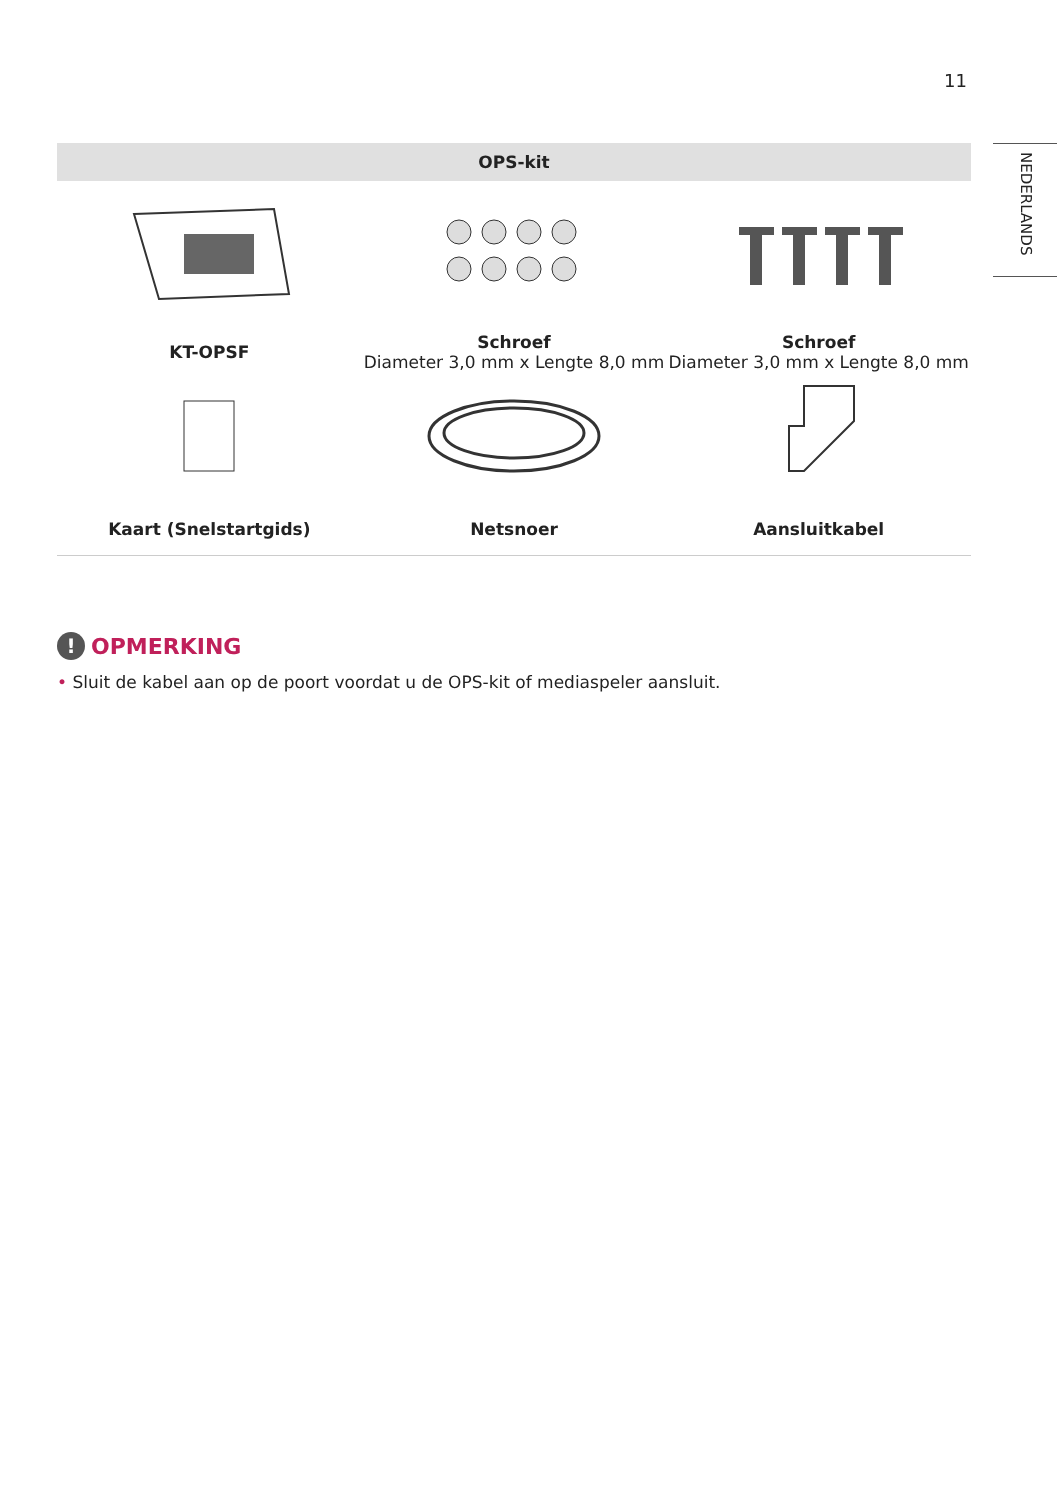11
NEDERLANDS
| OPS-kit | | |
| --- | --- | --- |
| KT-OPSF | Schroef Diameter 3,0 mm x Lengte 8,0 mm | Schroef Diameter 3,0 mm x Lengte 8,0 mm |
| Kaart (Snelstartgids) | Netsnoer | Aansluitkabel |
! OPMERKING
• Sluit de kabel aan op de poort voordat u de OPS-kit of mediaspeler aansluit.